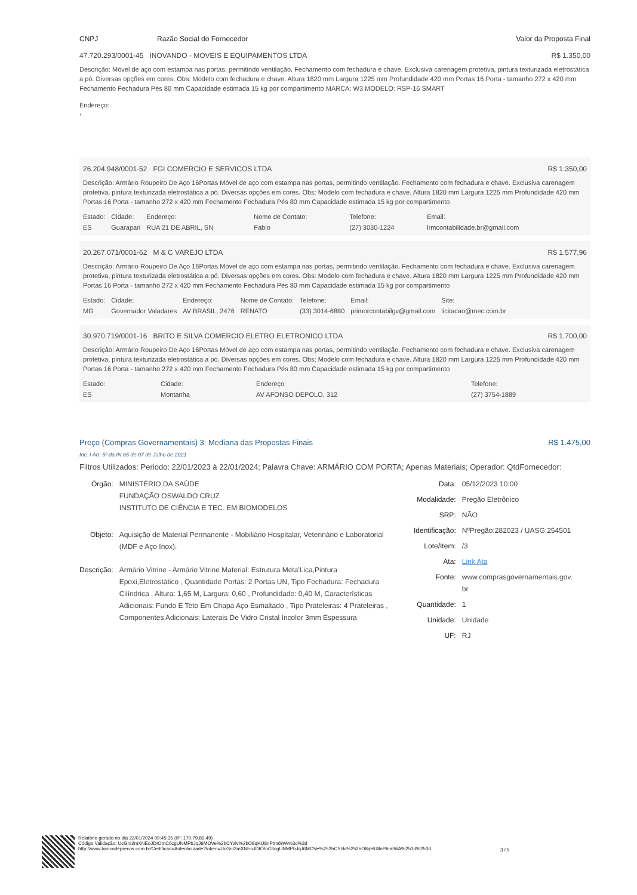CNPJ Razão Social do Fornecedor Valor da Proposta Final
47.720.293/0001-45 INOVANDO - MOVEIS E EQUIPAMENTOS LTDA R$ 1.350,00
Descrição: Móvel de aço com estampa nas portas, permitindo ventilação. Fechamento com fechadura e chave. Exclusiva carenagem protetiva, pintura texturizada eletrostática a pó. Diversas opções em cores. Obs: Modelo com fechadura e chave. Altura 1820 mm Largura 1225 mm Profundidade 420 mm Portas 16 Porta - tamanho 272 x 420 mm Fechamento Fechadura Pés 80 mm Capacidade estimada 15 kg por compartimento MARCA: W3 MODELO: RSP-16 SMART
Endereço:
,
26.204.948/0001-52 FGI COMERCIO E SERVICOS LTDA R$ 1.350,00
Descrição: Armário Roupeiro De Aço 16Portas Móvel de aço com estampa nas portas, permitindo ventilação. Fechamento com fechadura e chave. Exclusiva carenagem protetiva, pintura texturizada eletrostática a pó. Diversas opções em cores. Obs: Modelo com fechadura e chave. Altura 1820 mm Largura 1225 mm Profundidade 420 mm Portas 16 Porta - tamanho 272 x 420 mm Fechamento Fechadura Pés 80 mm Capacidade estimada 15 kg por compartimento
| Estado: | Cidade: | Endereço: | Nome de Contato: | Telefone: | Email: |
| --- | --- | --- | --- | --- | --- |
| ES | Guarapari | RUA 21 DE ABRIL, SN | Fabio | (27) 3030-1224 | lrmcontabilidade.br@gmail.com |
20.267.071/0001-62 M & C VAREJO LTDA R$ 1.577,96
Descrição: Armário Roupeiro De Aço 16Portas Móvel de aço com estampa nas portas, permitindo ventilação. Fechamento com fechadura e chave. Exclusiva carenagem protetiva, pintura texturizada eletrostática a pó. Diversas opções em cores. Obs: Modelo com fechadura e chave. Altura 1820 mm Largura 1225 mm Profundidade 420 mm Portas 16 Porta - tamanho 272 x 420 mm Fechamento Fechadura Pés 80 mm Capacidade estimada 15 kg por compartimento
| Estado: | Cidade: | Endereço: | Nome de Contato: | Telefone: | Email: | Site: |
| --- | --- | --- | --- | --- | --- | --- |
| MG | Governador Valadares | AV BRASIL, 2476 | RENATO | (33) 3014-6880 | primorcontabilgv@gmail.com | licitacao@mec.com.br |
30.970.719/0001-16 BRITO E SILVA COMERCIO ELETRO ELETRONICO LTDA R$ 1.700,00
Descrição: Armário Roupeiro De Aço 16Portas Móvel de aço com estampa nas portas, permitindo ventilação. Fechamento com fechadura e chave. Exclusiva carenagem protetiva, pintura texturizada eletrostática a pó. Diversas opções em cores. Obs: Modelo com fechadura e chave. Altura 1820 mm Largura 1225 mm Profundidade 420 mm Portas 16 Porta - tamanho 272 x 420 mm Fechamento Fechadura Pés 80 mm Capacidade estimada 15 kg por compartimento
| Estado: | Cidade: | Endereço: | Telefone: |
| --- | --- | --- | --- |
| ES | Montanha | AV AFONSO DEPOLO, 312 | (27) 3754-1889 |
Preço (Compras Governamentais) 3: Mediana das Propostas Finais R$ 1.475,00
Inc. I Art. 5º da IN 65 de 07 de Julho de 2021
Filtros Utilizados: Periodo: 22/01/2023 à 22/01/2024; Palavra Chave: ARMÁRIO COM PORTA; Apenas Materiais; Operador: QtdFornecedor:
| Órgão: | MINISTÉRIO DA SAÚDE FUNDAÇÃO OSWALDO CRUZ INSTITUTO DE CIÊNCIA E TEC. EM BIOMODELOS |
| Objeto: | Aquisição de Material Permanente - Mobiliário Hospitalar, Veterinário e Laboratorial (MDF e Aço Inox). |
| Descrição: | Armário Vitrine - Armário Vitrine Material: Estrutura Meta'Lica,Pintura Epoxi,Eletrostático , Quantidade Portas: 2 Portas UN, Tipo Fechadura: Fechadura Cilíndrica , Altura: 1,65 M, Largura: 0,60 , Profundidade: 0,40 M, Características Adicionais: Fundo E Teto Em Chapa Aço Esmaltado , Tipo Prateleiras: 4 Prateleiras , Componentes Adicionais: Laterais De Vidro Cristal Incolor 3mm Espessura |
| Data: | 05/12/2023 10:00 |
| Modalidade: | Pregão Eletrônico |
| SRP: | NÃO |
| Identificação: | NºPregão:282023 / UASG:254501 |
| Lote/Item: | /3 |
| Ata: | Link Ata |
| Fonte: | www.comprasgovernamentais.gov. br |
| Quantidade: | 1 |
| Unidade: | Unidade |
| UF: | RJ |
Relatório gerado no dia 22/01/2024 09:45:35 (IP: 170.79.86.49)
Código Validação: UcGnI2mXNEoJDIOtnC6cgUNMPbJqJ6MOVe%2bCYzlv%2bO8qHU8nPtm6WA%3d%3d
http://www.bancodeprecos.com.br/CertificadoAutenticidade?token=UcGnI2mXNEoJDIOtnC6cgUNMPbJqJ6MOVe%252bCYzlv%252bO8qHU8nPtm6WA%253d%253d
3 / 5